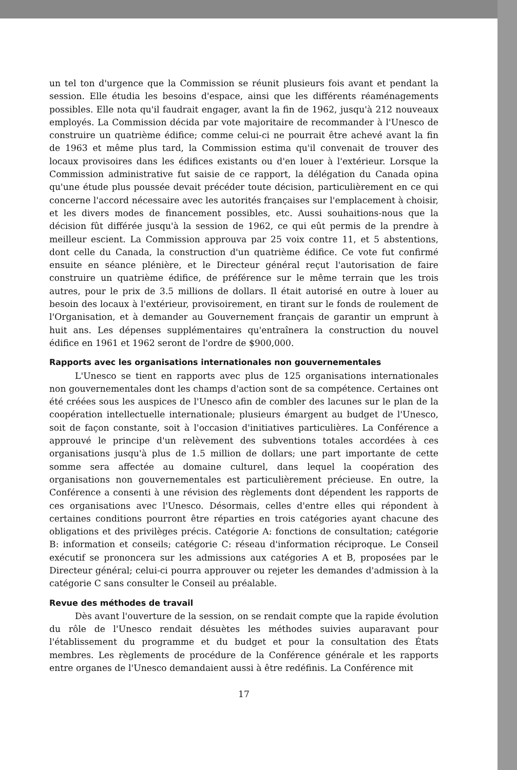un tel ton d'urgence que la Commission se réunit plusieurs fois avant et pendant la session. Elle étudia les besoins d'espace, ainsi que les différents réaménagements possibles. Elle nota qu'il faudrait engager, avant la fin de 1962, jusqu'à 212 nouveaux employés. La Commission décida par vote majoritaire de recommander à l'Unesco de construire un quatrième édifice; comme celui-ci ne pourrait être achevé avant la fin de 1963 et même plus tard, la Commission estima qu'il convenait de trouver des locaux provisoires dans les édifices existants ou d'en louer à l'extérieur. Lorsque la Commission administrative fut saisie de ce rapport, la délégation du Canada opina qu'une étude plus poussée devait précéder toute décision, particulièrement en ce qui concerne l'accord nécessaire avec les autorités françaises sur l'emplacement à choisir, et les divers modes de financement possibles, etc. Aussi souhaitions-nous que la décision fût différée jusqu'à la session de 1962, ce qui eût permis de la prendre à meilleur escient. La Commission approuva par 25 voix contre 11, et 5 abstentions, dont celle du Canada, la construction d'un quatrième édifice. Ce vote fut confirmé ensuite en séance plénière, et le Directeur général reçut l'autorisation de faire construire un quatrième édifice, de préférence sur le même terrain que les trois autres, pour le prix de 3.5 millions de dollars. Il était autorisé en outre à louer au besoin des locaux à l'extérieur, provisoirement, en tirant sur le fonds de roulement de l'Organisation, et à demander au Gouvernement français de garantir un emprunt à huit ans. Les dépenses supplémentaires qu'entraînera la construction du nouvel édifice en 1961 et 1962 seront de l'ordre de $900,000.
Rapports avec les organisations internationales non gouvernementales
L'Unesco se tient en rapports avec plus de 125 organisations internationales non gouvernementales dont les champs d'action sont de sa compétence. Certaines ont été créées sous les auspices de l'Unesco afin de combler des lacunes sur le plan de la coopération intellectuelle internationale; plusieurs émargent au budget de l'Unesco, soit de façon constante, soit à l'occasion d'initiatives particulières. La Conférence a approuvé le principe d'un relèvement des subventions totales accordées à ces organisations jusqu'à plus de 1.5 million de dollars; une part importante de cette somme sera affectée au domaine culturel, dans lequel la coopération des organisations non gouvernementales est particulièrement précieuse. En outre, la Conférence a consenti à une révision des règlements dont dépendent les rapports de ces organisations avec l'Unesco. Désormais, celles d'entre elles qui répondent à certaines conditions pourront être réparties en trois catégories ayant chacune des obligations et des privilèges précis. Catégorie A: fonctions de consultation; catégorie B: information et conseils; catégorie C: réseau d'information réciproque. Le Conseil exécutif se prononcera sur les admissions aux catégories A et B, proposées par le Directeur général; celui-ci pourra approuver ou rejeter les demandes d'admission à la catégorie C sans consulter le Conseil au préalable.
Revue des méthodes de travail
Dès avant l'ouverture de la session, on se rendait compte que la rapide évolution du rôle de l'Unesco rendait désuètes les méthodes suivies auparavant pour l'établissement du programme et du budget et pour la consultation des États membres. Les règlements de procédure de la Conférence générale et les rapports entre organes de l'Unesco demandaient aussi à être redéfinis. La Conférence mit
17